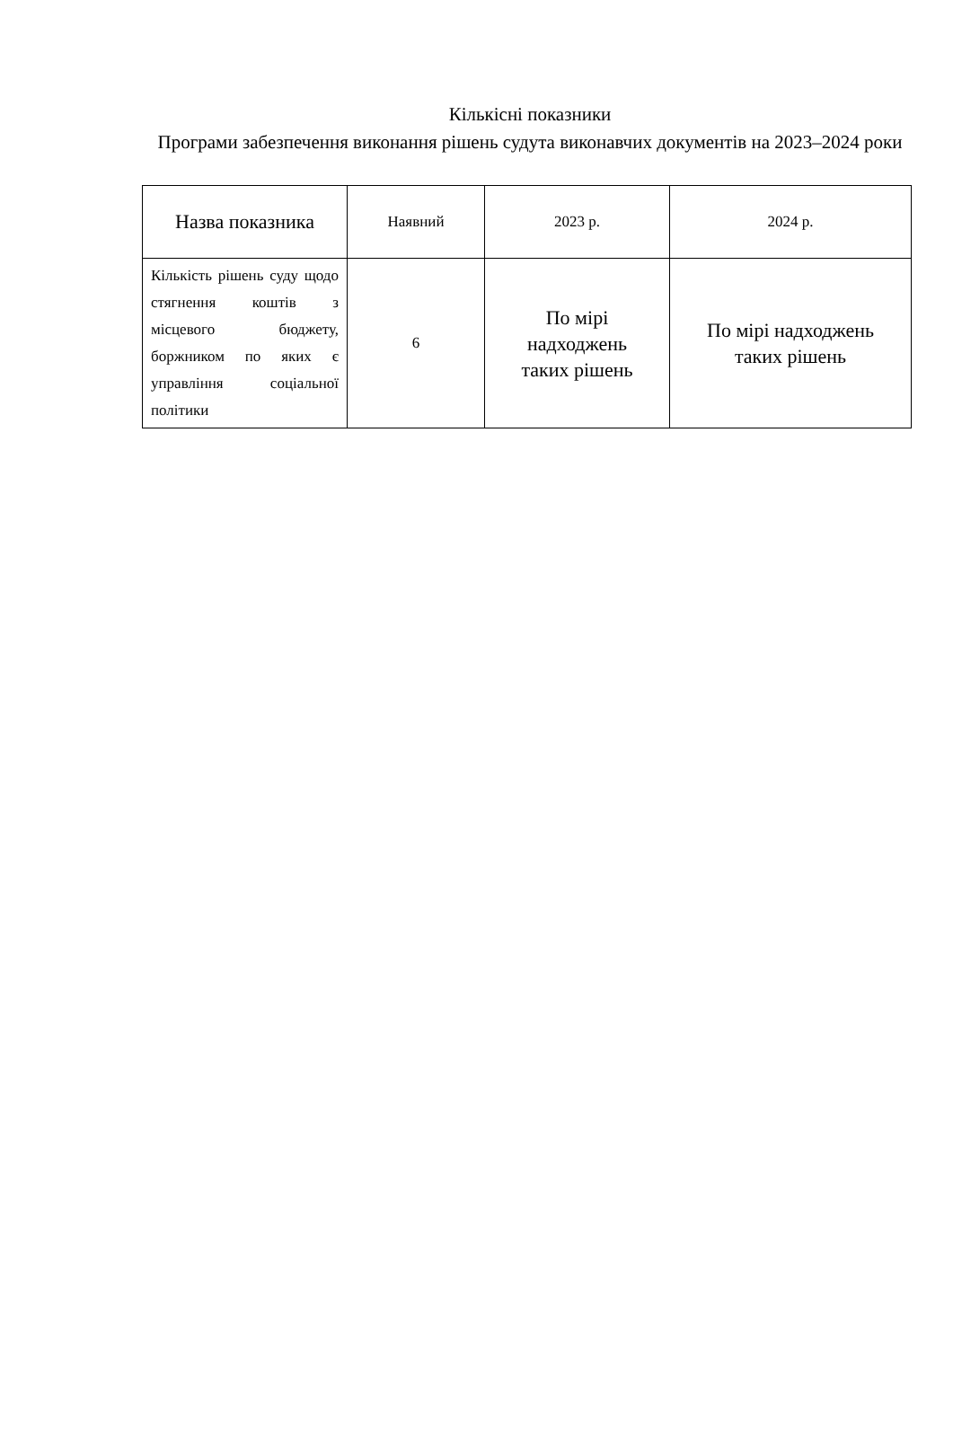Кількісні показники
Програми забезпечення виконання рішень судута виконавчих документів на 2023–2024 роки
| Назва показника | Наявний | 2023 р. | 2024 р. |
| --- | --- | --- | --- |
| Кількість рішень суду щодо стягнення коштів з місцевого бюджету, боржником по яких є управління соціальної політики | 6 | По мірі надходжень таких рішень | По мірі надходжень таких рішень |